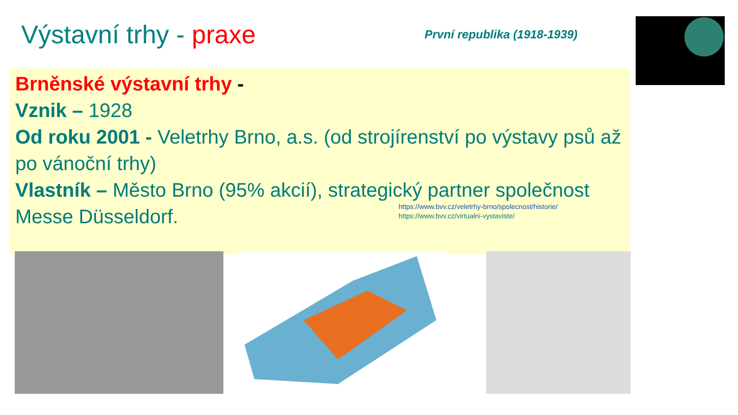Výstavní trhy - praxe
První republika (1918-1939)
Brněnské výstavní trhy -
Vznik – 1928
Od roku 2001 - Veletrhy Brno, a.s. (od strojírenství po výstavy psů až po vánoční trhy)
Vlastník – Město Brno (95% akcií), strategický partner společnost Messe Düsseldorf.
https://www.bvv.cz/veletrhy-brno/spolecnost/historie/
https://www.bvv.cz/virtualni-vystaviste/